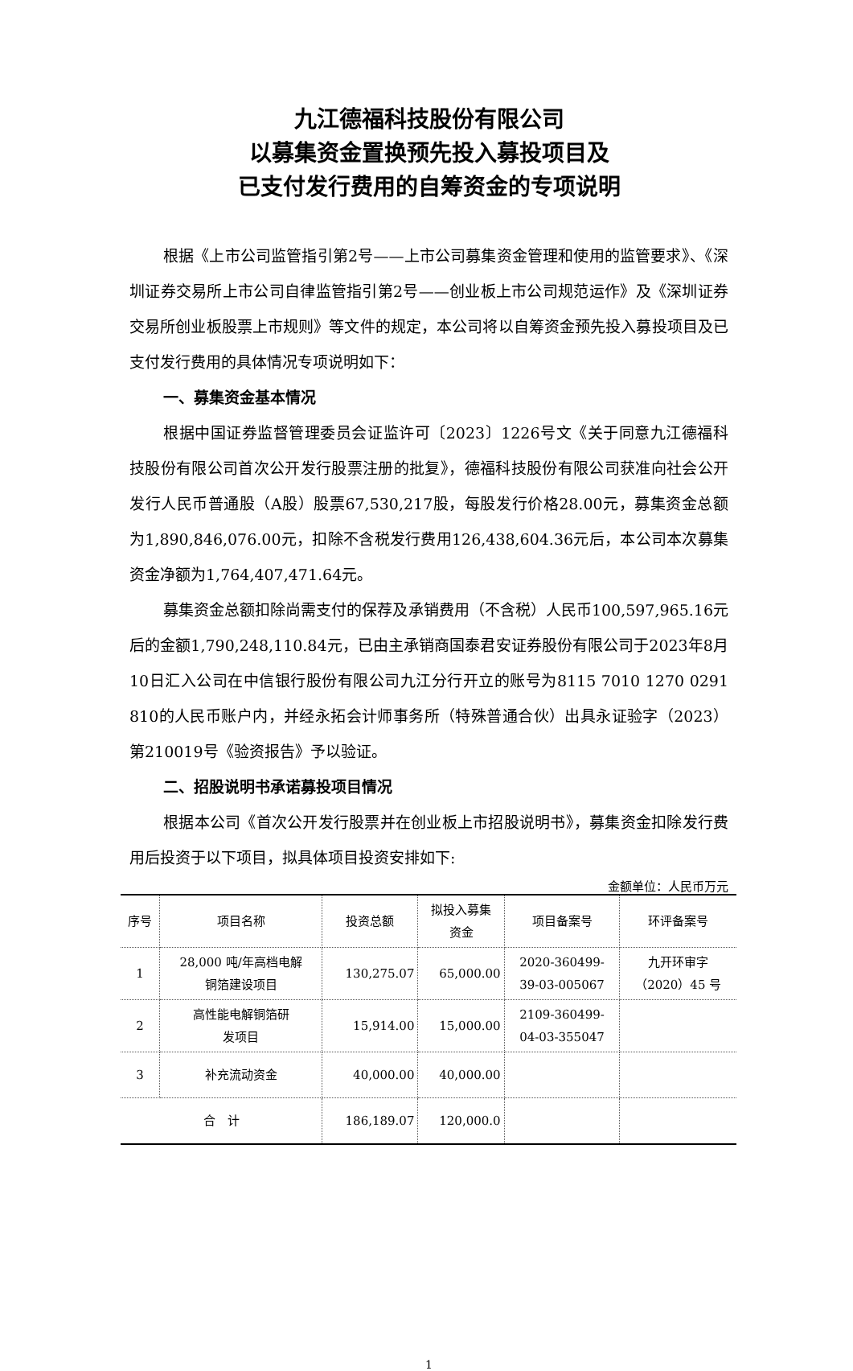九江德福科技股份有限公司
以募集资金置换预先投入募投项目及
已支付发行费用的自筹资金的专项说明
根据《上市公司监管指引第2号——上市公司募集资金管理和使用的监管要求》、《深圳证券交易所上市公司自律监管指引第2号——创业板上市公司规范运作》及《深圳证券交易所创业板股票上市规则》等文件的规定，本公司将以自筹资金预先投入募投项目及已支付发行费用的具体情况专项说明如下：
一、募集资金基本情况
根据中国证券监督管理委员会证监许可〔2023〕1226号文《关于同意九江德福科技股份有限公司首次公开发行股票注册的批复》，德福科技股份有限公司获准向社会公开发行人民币普通股（A股）股票67,530,217股，每股发行价格28.00元，募集资金总额为1,890,846,076.00元，扣除不含税发行费用126,438,604.36元后，本公司本次募集资金净额为1,764,407,471.64元。
募集资金总额扣除尚需支付的保荐及承销费用（不含税）人民币100,597,965.16元后的金额1,790,248,110.84元，已由主承销商国泰君安证券股份有限公司于2023年8月10日汇入公司在中信银行股份有限公司九江分行开立的账号为8115 7010 1270 0291 810的人民币账户内，并经永拓会计师事务所（特殊普通合伙）出具永证验字（2023）第210019号《验资报告》予以验证。
二、招股说明书承诺募投项目情况
根据本公司《首次公开发行股票并在创业板上市招股说明书》，募集资金扣除发行费用后投资于以下项目，拟具体项目投资安排如下:
金额单位：人民币万元
| 序号 | 项目名称 | 投资总额 | 拟投入募集 资金 | 项目备案号 | 环评备案号 |
| --- | --- | --- | --- | --- | --- |
| 1 | 28,000 吨/年高档电解 铜箔建设项目 | 130,275.07 | 65,000.00 | 2020-360499- 39-03-005067 | 九开环审字 （2020）45 号 |
| 2 | 高性能电解铜箔研 发项目 | 15,914.00 | 15,000.00 | 2109-360499- 04-03-355047 | |
| 3 | 补充流动资金 | 40,000.00 | 40,000.00 | | |
| 合 计 | | 186,189.07 | 120,000.0 | | |
1